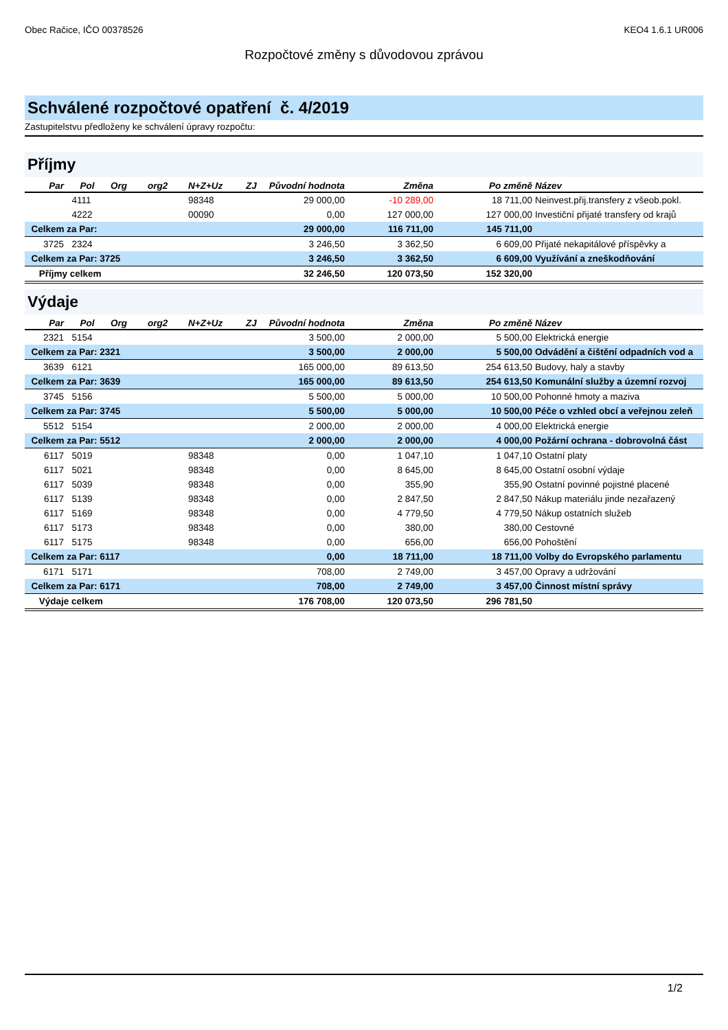Obec Račice, IČO 00378526 KEO4 1.6.1 UR006
Rozpočtové změny s důvodovou zprávou
Schválené rozpočtové opatření č. 4/2019
Zastupitelstvu předloženy ke schválení úpravy rozpočtu:
Příjmy
| Par | Pol | Org | org2 | N+Z+Uz | ZJ | Původní hodnota | Změna | Po změně | Název |
| --- | --- | --- | --- | --- | --- | --- | --- | --- | --- |
| | 4111 | | | 98348 | | 29 000,00 | -10 289,00 | 18 711,00 | Neinvest.přij.transfery z všeob.pokl. |
| | 4222 | | | 00090 | | 0,00 | 127 000,00 | 127 000,00 | Investiční přijaté transfery od krajů |
| Celkem za Par: | | | | | | 29 000,00 | 116 711,00 | 145 711,00 | |
| 3725 | 2324 | | | | | 3 246,50 | 3 362,50 | 6 609,00 | Přijaté nekapitálové příspěvky a |
| Celkem za Par: 3725 | | | | | | 3 246,50 | 3 362,50 | 6 609,00 | Využívání a zneškodňování |
| Příjmy celkem | | | | | | 32 246,50 | 120 073,50 | 152 320,00 | |
Výdaje
| Par | Pol | Org | org2 | N+Z+Uz | ZJ | Původní hodnota | Změna | Po změně | Název |
| --- | --- | --- | --- | --- | --- | --- | --- | --- | --- |
| 2321 | 5154 | | | | | 3 500,00 | 2 000,00 | 5 500,00 | Elektrická energie |
| Celkem za Par: 2321 | | | | | | 3 500,00 | 2 000,00 | 5 500,00 | Odvádění a čištění odpadních vod a |
| 3639 | 6121 | | | | | 165 000,00 | 89 613,50 | 254 613,50 | Budovy, haly a stavby |
| Celkem za Par: 3639 | | | | | | 165 000,00 | 89 613,50 | 254 613,50 | Komunální služby a územní rozvoj |
| 3745 | 5156 | | | | | 5 500,00 | 5 000,00 | 10 500,00 | Pohonné hmoty a maziva |
| Celkem za Par: 3745 | | | | | | 5 500,00 | 5 000,00 | 10 500,00 | Péče o vzhled obcí a veřejnou zeleň |
| 5512 | 5154 | | | | | 2 000,00 | 2 000,00 | 4 000,00 | Elektrická energie |
| Celkem za Par: 5512 | | | | | | 2 000,00 | 2 000,00 | 4 000,00 | Požární ochrana - dobrovolná část |
| 6117 | 5019 | | | 98348 | | 0,00 | 1 047,10 | 1 047,10 | Ostatní platy |
| 6117 | 5021 | | | 98348 | | 0,00 | 8 645,00 | 8 645,00 | Ostatní osobní výdaje |
| 6117 | 5039 | | | 98348 | | 0,00 | 355,90 | 355,90 | Ostatní povinné pojistné placené |
| 6117 | 5139 | | | 98348 | | 0,00 | 2 847,50 | 2 847,50 | Nákup materiálu jinde nezařazený |
| 6117 | 5169 | | | 98348 | | 0,00 | 4 779,50 | 4 779,50 | Nákup ostatních služeb |
| 6117 | 5173 | | | 98348 | | 0,00 | 380,00 | 380,00 | Cestovné |
| 6117 | 5175 | | | 98348 | | 0,00 | 656,00 | 656,00 | Pohoštění |
| Celkem za Par: 6117 | | | | | | 0,00 | 18 711,00 | 18 711,00 | Volby do Evropského parlamentu |
| 6171 | 5171 | | | | | 708,00 | 2 749,00 | 3 457,00 | Opravy a udržování |
| Celkem za Par: 6171 | | | | | | 708,00 | 2 749,00 | 3 457,00 | Činnost místní správy |
| Výdaje celkem | | | | | | 176 708,00 | 120 073,50 | 296 781,50 | |
1/2